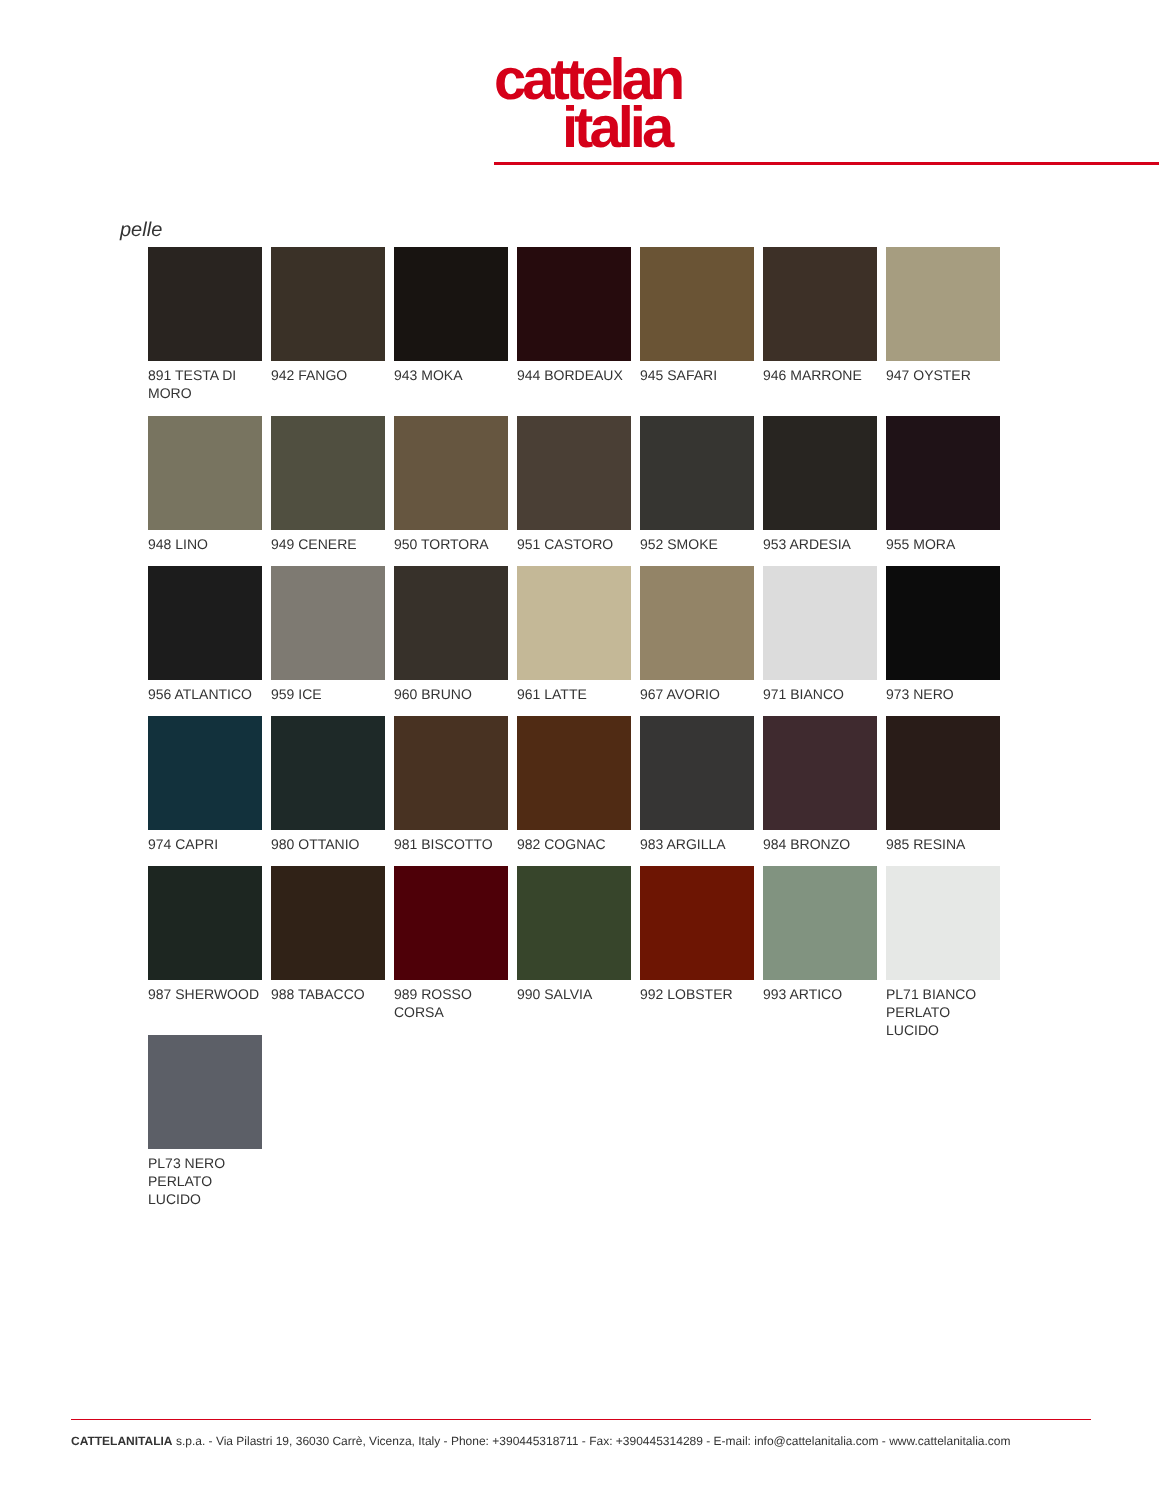cattelan
italia
pelle
891 TESTA DI MORO
942 FANGO
943 MOKA
944 BORDEAUX
945 SAFARI
946 MARRONE
947 OYSTER
948 LINO
949 CENERE
950 TORTORA
951 CASTORO
952 SMOKE
953 ARDESIA
955 MORA
956 ATLANTICO
959 ICE
960 BRUNO
961 LATTE
967 AVORIO
971 BIANCO
973 NERO
974 CAPRI
980 OTTANIO
981 BISCOTTO
982 COGNAC
983 ARGILLA
984 BRONZO
985 RESINA
987 SHERWOOD
988 TABACCO
989 ROSSO CORSA
990 SALVIA
992 LOBSTER
993 ARTICO
PL71 BIANCO PERLATO LUCIDO
PL73 NERO PERLATO LUCIDO
CATTELANITALIA s.p.a. - Via Pilastri 19, 36030 Carrè, Vicenza, Italy - Phone: +390445318711 - Fax: +390445314289 - E-mail: info@cattelanitalia.com - www.cattelanitalia.com